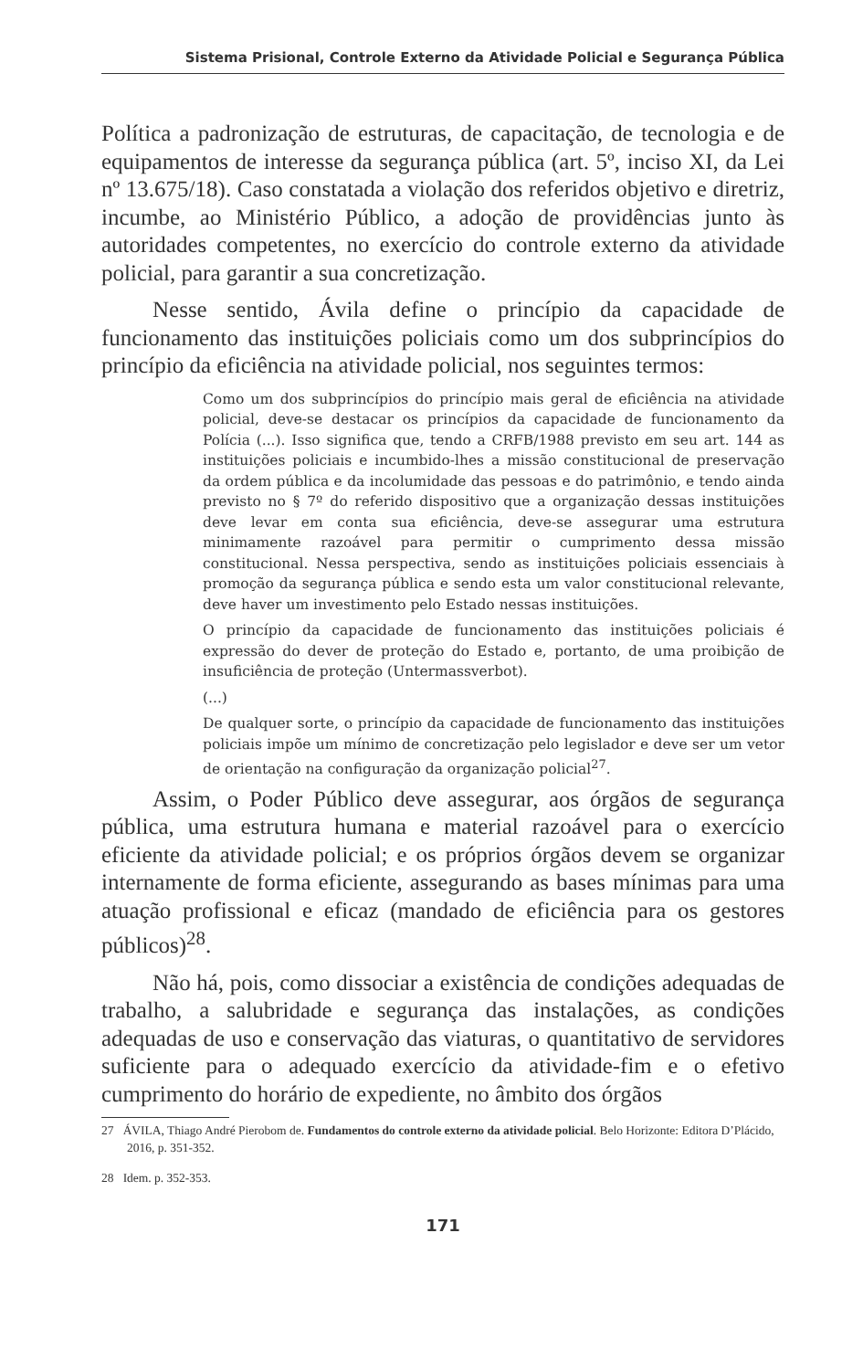Sistema Prisional, Controle Externo da Atividade Policial e Segurança Pública
Política a padronização de estruturas, de capacitação, de tecnologia e de equipamentos de interesse da segurança pública (art. 5º, inciso XI, da Lei nº 13.675/18). Caso constatada a violação dos referidos objetivo e diretriz, incumbe, ao Ministério Público, a adoção de providências junto às autoridades competentes, no exercício do controle externo da atividade policial, para garantir a sua concretização.
Nesse sentido, Ávila define o princípio da capacidade de funcionamento das instituições policiais como um dos subprincípios do princípio da eficiência na atividade policial, nos seguintes termos:
Como um dos subprincípios do princípio mais geral de eficiência na atividade policial, deve-se destacar os princípios da capacidade de funcionamento da Polícia (...). Isso significa que, tendo a CRFB/1988 previsto em seu art. 144 as instituições policiais e incumbido-lhes a missão constitucional de preservação da ordem pública e da incolumidade das pessoas e do patrimônio, e tendo ainda previsto no § 7º do referido dispositivo que a organização dessas instituições deve levar em conta sua eficiência, deve-se assegurar uma estrutura minimamente razoável para permitir o cumprimento dessa missão constitucional. Nessa perspectiva, sendo as instituições policiais essenciais à promoção da segurança pública e sendo esta um valor constitucional relevante, deve haver um investimento pelo Estado nessas instituições.
O princípio da capacidade de funcionamento das instituições policiais é expressão do dever de proteção do Estado e, portanto, de uma proibição de insuficiência de proteção (Untermassverbot).
(...)
De qualquer sorte, o princípio da capacidade de funcionamento das instituições policiais impõe um mínimo de concretização pelo legislador e deve ser um vetor de orientação na configuração da organização policial<sup>27</sup>.
Assim, o Poder Público deve assegurar, aos órgãos de segurança pública, uma estrutura humana e material razoável para o exercício eficiente da atividade policial; e os próprios órgãos devem se organizar internamente de forma eficiente, assegurando as bases mínimas para uma atuação profissional e eficaz (mandado de eficiência para os gestores públicos)<sup>28</sup>.
Não há, pois, como dissociar a existência de condições adequadas de trabalho, a salubridade e segurança das instalações, as condições adequadas de uso e conservação das viaturas, o quantitativo de servidores suficiente para o adequado exercício da atividade-fim e o efetivo cumprimento do horário de expediente, no âmbito dos órgãos
27 ÁVILA, Thiago André Pierobom de. Fundamentos do controle externo da atividade policial. Belo Horizonte: Editora D’Plácido, 2016, p. 351-352.
28 Idem. p. 352-353.
171